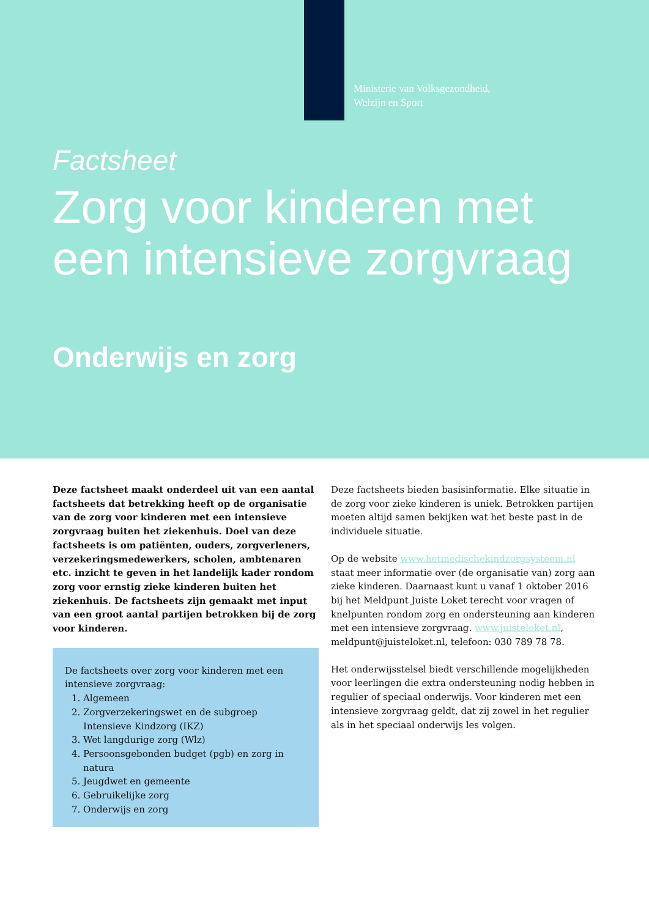Ministerie van Volksgezondheid,
Welzijn en Sport
Factsheet
Zorg voor kinderen met
een intensieve zorgvraag
Onderwijs en zorg
Deze factsheet maakt onderdeel uit van een aantal factsheets dat betrekking heeft op de organisatie van de zorg voor kinderen met een intensieve zorgvraag buiten het ziekenhuis. Doel van deze factsheets is om patiënten, ouders, zorgverleners, verzekeringsmedewerkers, scholen, ambtenaren etc. inzicht te geven in het landelijk kader rondom zorg voor ernstig zieke kinderen buiten het ziekenhuis. De factsheets zijn gemaakt met input van een groot aantal partijen betrokken bij de zorg voor kinderen.
De factsheets over zorg voor kinderen met een intensieve zorgvraag:
1. Algemeen
2. Zorgverzekeringswet en de subgroep Intensieve Kindzorg (IKZ)
3. Wet langdurige zorg (Wlz)
4. Persoonsgebonden budget (pgb) en zorg in natura
5. Jeugdwet en gemeente
6. Gebruikelijke zorg
7. Onderwijs en zorg
Deze factsheets bieden basisinformatie. Elke situatie in de zorg voor zieke kinderen is uniek. Betrokken partijen moeten altijd samen bekijken wat het beste past in de individuele situatie.
Op de website www.hetmedischekindzorgsysteem.nl staat meer informatie over (de organisatie van) zorg aan zieke kinderen. Daarnaast kunt u vanaf 1 oktober 2016 bij het Meldpunt Juiste Loket terecht voor vragen of knelpunten rondom zorg en ondersteuning aan kinderen met een intensieve zorgvraag. www.juisteloket.nl, meldpunt@juisteloket.nl, telefoon: 030 789 78 78.
Het onderwijsstelsel biedt verschillende mogelijkheden voor leerlingen die extra ondersteuning nodig hebben in regulier of speciaal onderwijs. Voor kinderen met een intensieve zorgvraag geldt, dat zij zowel in het regulier als in het speciaal onderwijs les volgen.